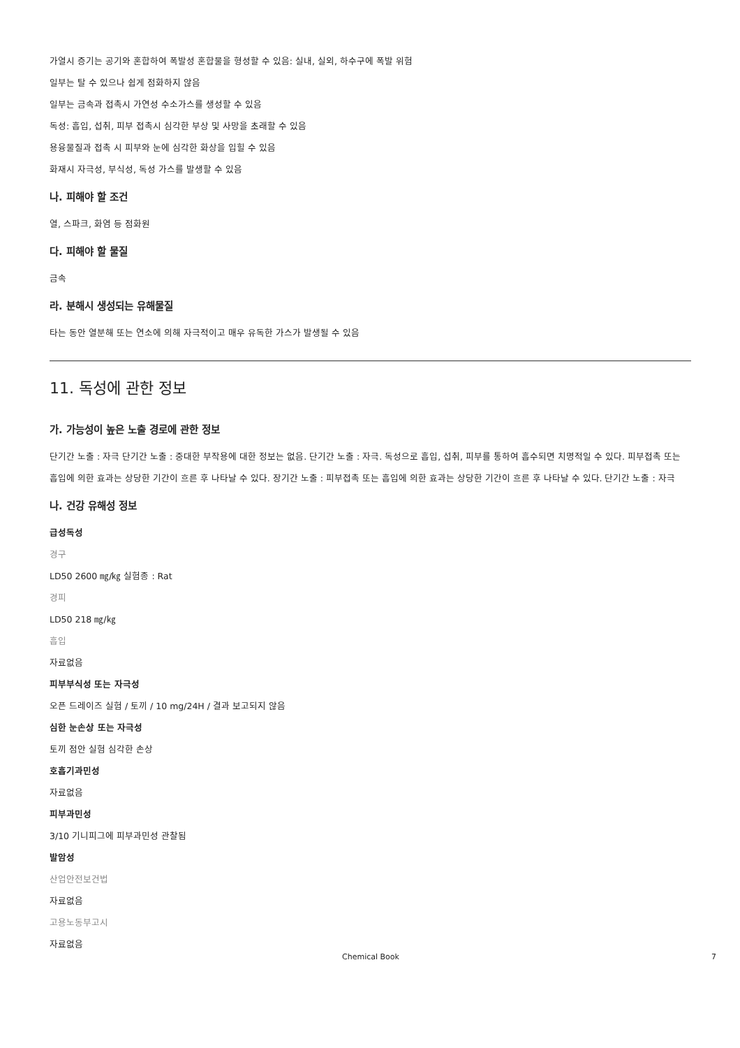가열시 증기는 공기와 혼합하여 폭발성 혼합물을 형성할 수 있음: 실내, 실외, 하수구에 폭발 위험
일부는 탈 수 있으나 쉽게 점화하지 않음
일부는 금속과 접촉시 가연성 수소가스를 생성할 수 있음
독성: 흡입, 섭취, 피부 접촉시 심각한 부상 및 사망을 초래할 수 있음
용융물질과 접촉 시 피부와 눈에 심각한 화상을 입힐 수 있음
화재시 자극성, 부식성, 독성 가스를 발생할 수 있음
나. 피해야 할 조건
열, 스파크, 화염 등 점화원
다. 피해야 할 물질
금속
라. 분해시 생성되는 유해물질
타는 동안 열분해 또는 연소에 의해 자극적이고 매우 유독한 가스가 발생될 수 있음
11. 독성에 관한 정보
가. 가능성이 높은 노출 경로에 관한 정보
단기간 노출 : 자극 단기간 노출 : 중대한 부작용에 대한 정보는 없음. 단기간 노출 : 자극. 독성으로 흡입, 섭취, 피부를 통하여 흡수되면 치명적일 수 있다. 피부접촉 또는 흡입에 의한 효과는 상당한 기간이 흐른 후 나타날 수 있다. 장기간 노출 : 피부접촉 또는 흡입에 의한 효과는 상당한 기간이 흐른 후 나타날 수 있다. 단기간 노출 : 자극
나. 건강 유해성 정보
급성독성
경구
LD50 2600 ㎎/㎏ 실험종 : Rat
경피
LD50 218 ㎎/㎏
흡입
자료없음
피부부식성 또는 자극성
오픈 드레이즈 실험 / 토끼 / 10 mg/24H / 결과 보고되지 않음
심한 눈손상 또는 자극성
토끼 점안 실험 심각한 손상
호흡기과민성
자료없음
피부과민성
3/10 기니피그에 피부과민성 관찰됨
발암성
산업안전보건법
자료없음
고용노동부고시
자료없음
Chemical Book 7